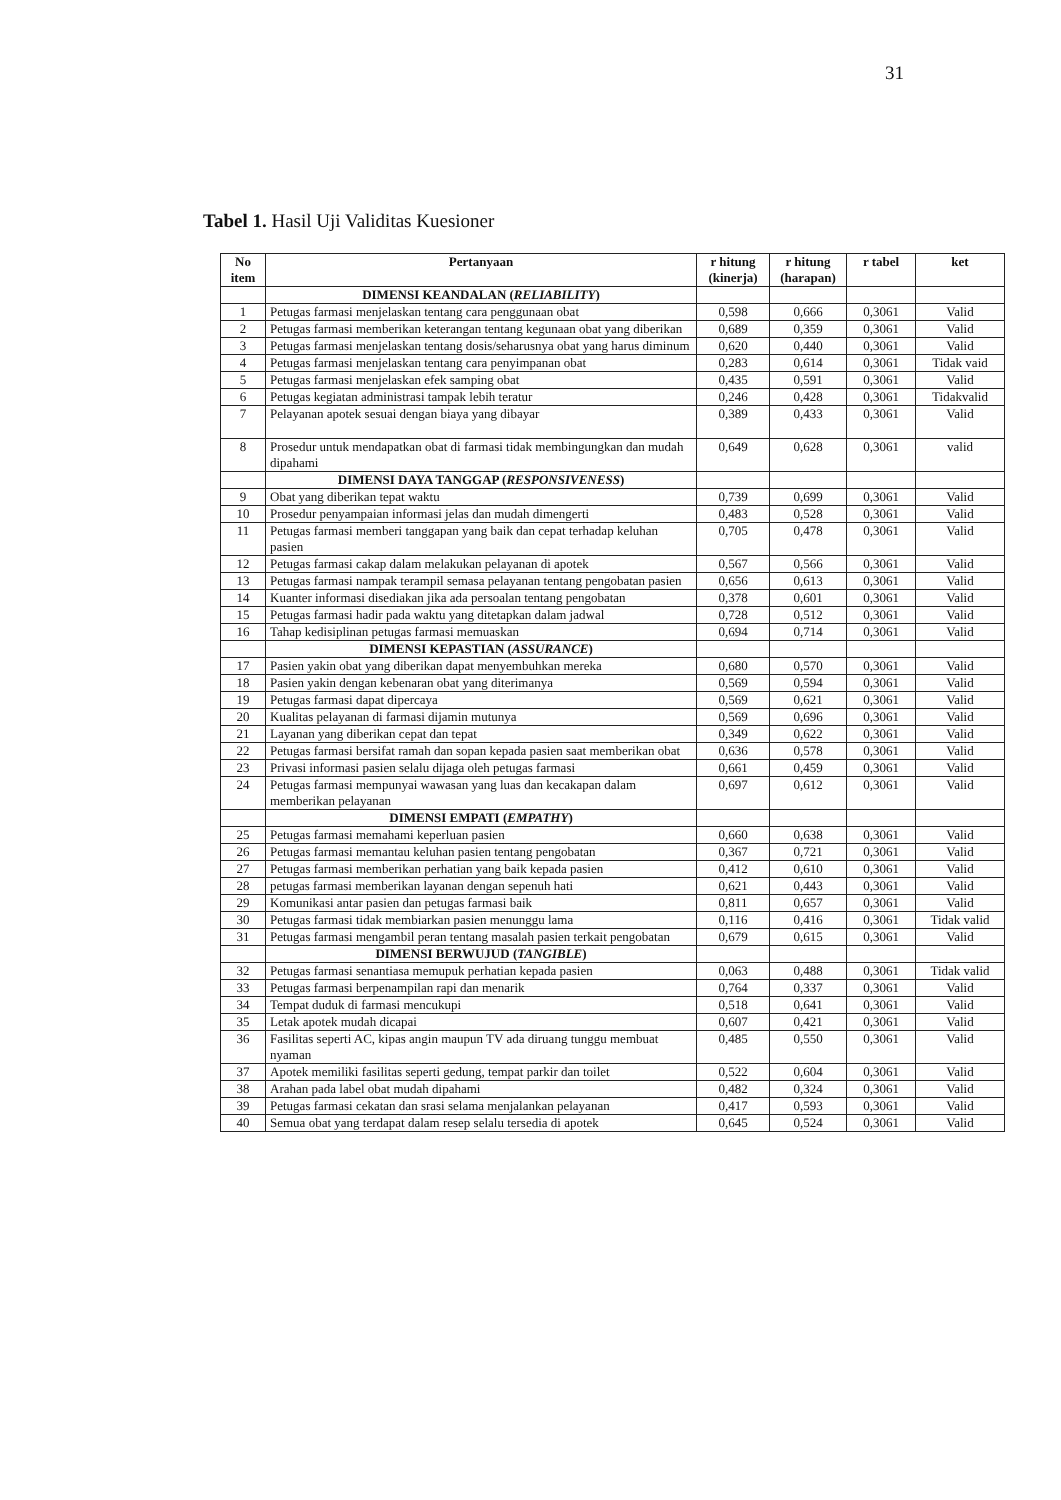31
Tabel 1. Hasil Uji Validitas Kuesioner
| No item | Pertanyaan | r hitung (kinerja) | r hitung (harapan) | r tabel | ket |
| --- | --- | --- | --- | --- | --- |
| | DIMENSI KEANDALAN ( RELIABILITY ) | | | | |
| 1 | Petugas farmasi menjelaskan tentang cara penggunaan obat | 0,598 | 0,666 | 0,3061 | Valid |
| 2 | Petugas farmasi memberikan keterangan tentang kegunaan obat yang diberikan | 0,689 | 0,359 | 0,3061 | Valid |
| 3 | Petugas farmasi menjelaskan tentang dosis/seharusnya obat yang harus diminum | 0,620 | 0,440 | 0,3061 | Valid |
| 4 | Petugas farmasi menjelaskan tentang cara penyimpanan obat | 0,283 | 0,614 | 0,3061 | Tidak vaid |
| 5 | Petugas farmasi menjelaskan efek samping obat | 0,435 | 0,591 | 0,3061 | Valid |
| 6 | Petugas kegiatan administrasi tampak lebih teratur | 0,246 | 0,428 | 0,3061 | Tidakvalid |
| 7 | Pelayanan apotek sesuai dengan biaya yang dibayar | 0,389 | 0,433 | 0,3061 | Valid |
| 8 | Prosedur untuk mendapatkan obat di farmasi tidak membingungkan dan mudah dipahami | 0,649 | 0,628 | 0,3061 | valid |
| | DIMENSI DAYA TANGGAP ( RESPONSIVENESS ) | | | | |
| 9 | Obat yang diberikan tepat waktu | 0,739 | 0,699 | 0,3061 | Valid |
| 10 | Prosedur penyampaian informasi jelas dan mudah dimengerti | 0,483 | 0,528 | 0,3061 | Valid |
| 11 | Petugas farmasi memberi tanggapan yang baik dan cepat terhadap keluhan pasien | 0,705 | 0,478 | 0,3061 | Valid |
| 12 | Petugas farmasi cakap dalam melakukan pelayanan di apotek | 0,567 | 0,566 | 0,3061 | Valid |
| 13 | Petugas farmasi nampak terampil semasa pelayanan tentang pengobatan pasien | 0,656 | 0,613 | 0,3061 | Valid |
| 14 | Kuanter informasi disediakan jika ada persoalan tentang pengobatan | 0,378 | 0,601 | 0,3061 | Valid |
| 15 | Petugas farmasi hadir pada waktu yang ditetapkan dalam jadwal | 0,728 | 0,512 | 0,3061 | Valid |
| 16 | Tahap kedisiplinan petugas farmasi memuaskan | 0,694 | 0,714 | 0,3061 | Valid |
| | DIMENSI KEPASTIAN ( ASSURANCE ) | | | | |
| 17 | Pasien yakin obat yang diberikan dapat menyembuhkan mereka | 0,680 | 0,570 | 0,3061 | Valid |
| 18 | Pasien yakin dengan kebenaran obat yang diterimanya | 0,569 | 0,594 | 0,3061 | Valid |
| 19 | Petugas farmasi dapat dipercaya | 0,569 | 0,621 | 0,3061 | Valid |
| 20 | Kualitas pelayanan di farmasi dijamin mutunya | 0,569 | 0,696 | 0,3061 | Valid |
| 21 | Layanan yang diberikan cepat dan tepat | 0,349 | 0,622 | 0,3061 | Valid |
| 22 | Petugas farmasi bersifat ramah dan sopan kepada pasien saat memberikan obat | 0,636 | 0,578 | 0,3061 | Valid |
| 23 | Privasi informasi pasien selalu dijaga oleh petugas farmasi | 0,661 | 0,459 | 0,3061 | Valid |
| 24 | Petugas farmasi mempunyai wawasan yang luas dan kecakapan dalam memberikan pelayanan | 0,697 | 0,612 | 0,3061 | Valid |
| | DIMENSI EMPATI ( EMPATHY ) | | | | |
| 25 | Petugas farmasi memahami keperluan pasien | 0,660 | 0,638 | 0,3061 | Valid |
| 26 | Petugas farmasi memantau keluhan pasien tentang pengobatan | 0,367 | 0,721 | 0,3061 | Valid |
| 27 | Petugas farmasi memberikan perhatian yang baik kepada pasien | 0,412 | 0,610 | 0,3061 | Valid |
| 28 | petugas farmasi memberikan layanan dengan sepenuh hati | 0,621 | 0,443 | 0,3061 | Valid |
| 29 | Komunikasi antar pasien dan petugas farmasi baik | 0,811 | 0,657 | 0,3061 | Valid |
| 30 | Petugas farmasi tidak membiarkan pasien menunggu lama | 0,116 | 0,416 | 0,3061 | Tidak valid |
| 31 | Petugas farmasi mengambil peran tentang masalah pasien terkait pengobatan | 0,679 | 0,615 | 0,3061 | Valid |
| | DIMENSI BERWUJUD ( TANGIBLE ) | | | | |
| 32 | Petugas farmasi senantiasa memupuk perhatian kepada pasien | 0,063 | 0,488 | 0,3061 | Tidak valid |
| 33 | Petugas farmasi berpenampilan rapi dan menarik | 0,764 | 0,337 | 0,3061 | Valid |
| 34 | Tempat duduk di farmasi mencukupi | 0,518 | 0,641 | 0,3061 | Valid |
| 35 | Letak apotek mudah dicapai | 0,607 | 0,421 | 0,3061 | Valid |
| 36 | Fasilitas seperti AC, kipas angin maupun TV ada diruang tunggu membuat nyaman | 0,485 | 0,550 | 0,3061 | Valid |
| 37 | Apotek memiliki fasilitas seperti gedung, tempat parkir dan toilet | 0,522 | 0,604 | 0,3061 | Valid |
| 38 | Arahan pada label obat mudah dipahami | 0,482 | 0,324 | 0,3061 | Valid |
| 39 | Petugas farmasi cekatan dan srasi selama menjalankan pelayanan | 0,417 | 0,593 | 0,3061 | Valid |
| 40 | Semua obat yang terdapat dalam resep selalu tersedia di apotek | 0,645 | 0,524 | 0,3061 | Valid |